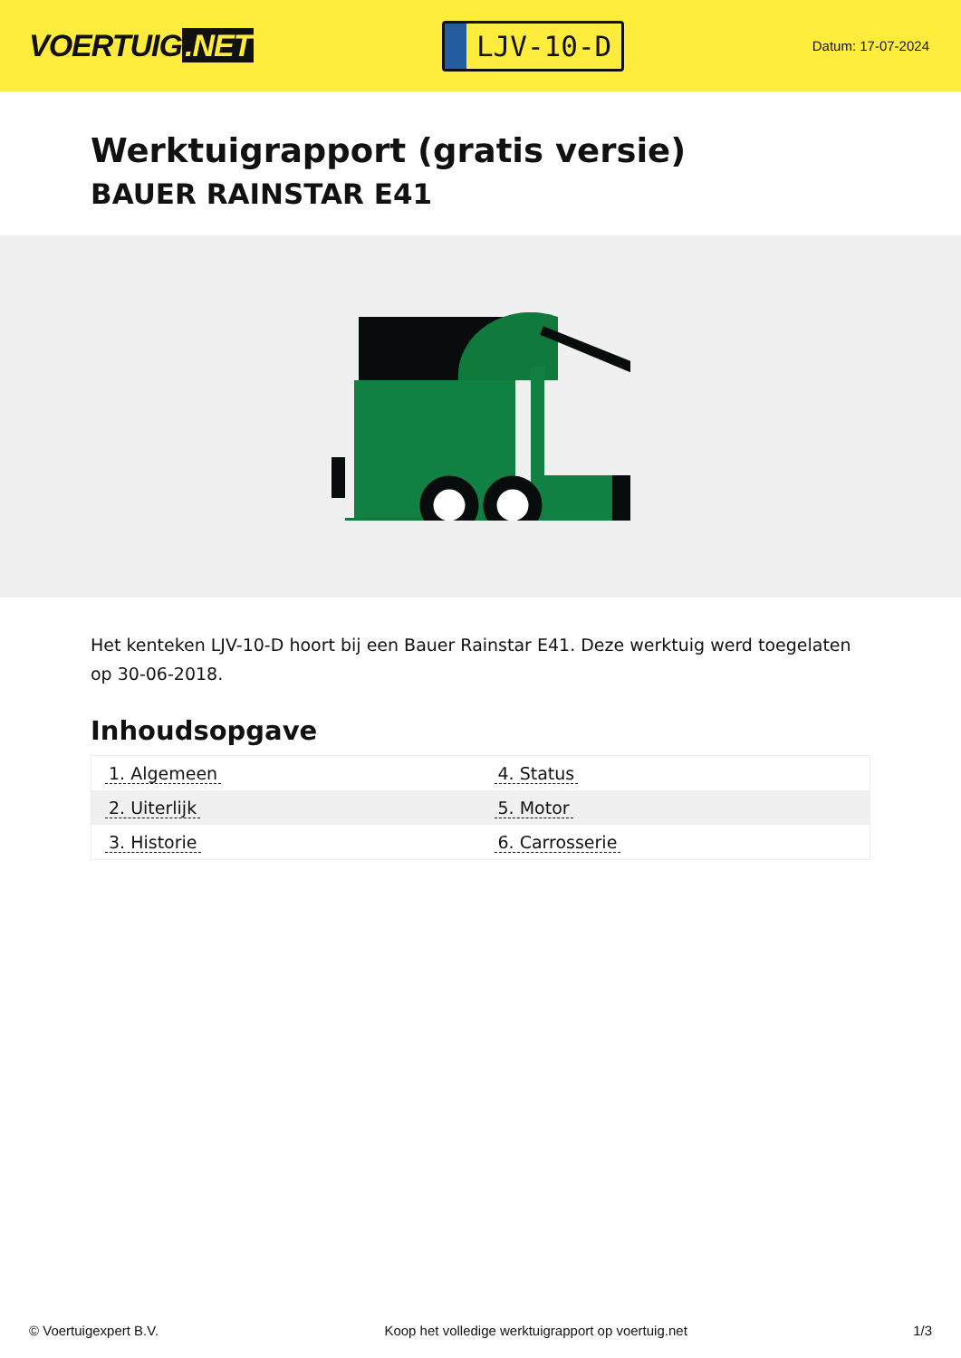VOERTUIG.NET
LJV-10-D
Datum: 17-07-2024
Werktuigrapport (gratis versie)
BAUER RAINSTAR E41
Het kenteken LJV-10-D hoort bij een Bauer Rainstar E41. Deze werktuig werd toegelaten op 30-06-2018.
Inhoudsopgave
| 1. Algemeen | 4. Status |
| 2. Uiterlijk | 5. Motor |
| 3. Historie | 6. Carrosserie |
© Voertuigexpert B.V. Koop het volledige werktuigrapport op voertuig.net 1/3